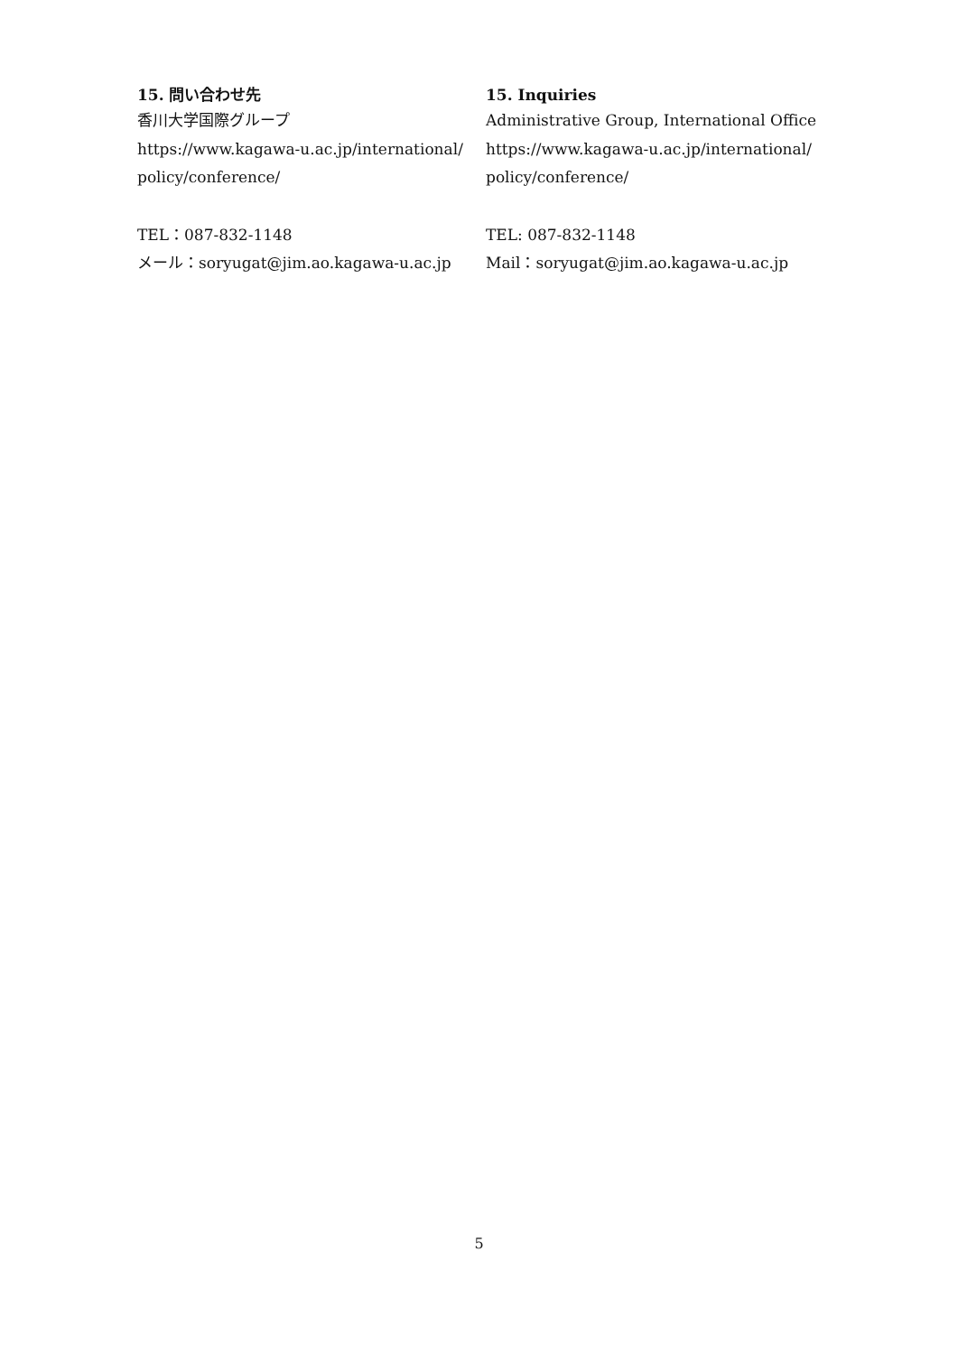15. 問い合わせ先
香川大学国際グループ
https://www.kagawa-u.ac.jp/international/
policy/conference/
TEL：087-832-1148
メール：soryugat@jim.ao.kagawa-u.ac.jp
15. Inquiries
Administrative Group, International Office
https://www.kagawa-u.ac.jp/international/
policy/conference/
TEL: 087-832-1148
Mail：soryugat@jim.ao.kagawa-u.ac.jp
5